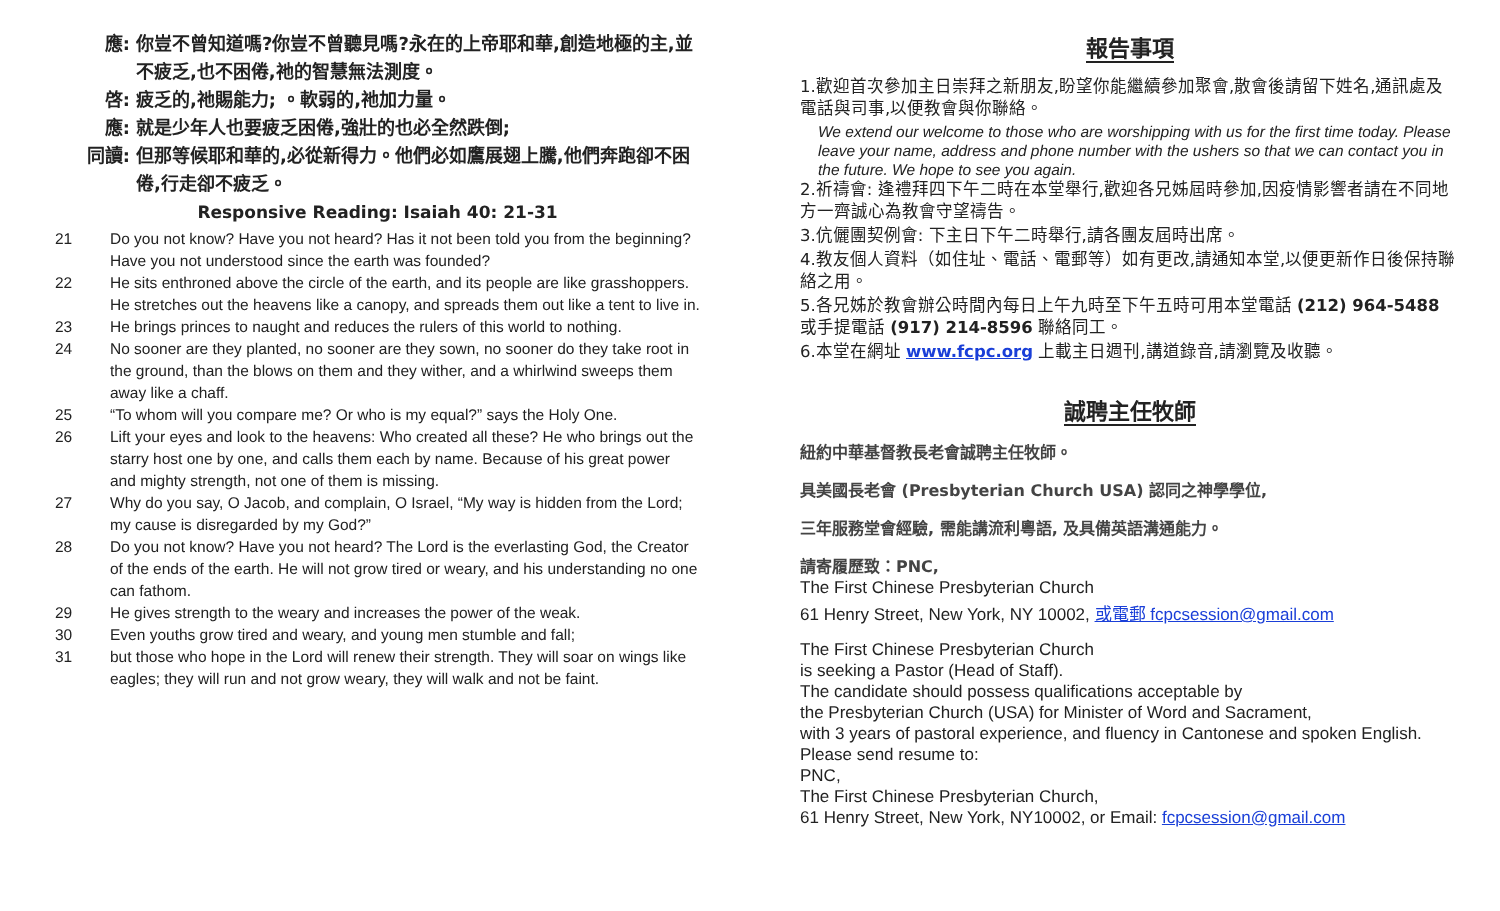應: 你豈不曾知道嗎?你豈不曾聽見嗎?永在的上帝耶和華,創造地極的主,並不疲乏,也不困倦,祂的智慧無法測度。
啓: 疲乏的,祂賜能力; 。軟弱的,祂加力量。
應: 就是少年人也要疲乏困倦,強壯的也必全然跌倒;
同讀: 但那等候耶和華的,必從新得力。他們必如鷹展翅上騰,他們奔跑卻不困倦,行走卻不疲乏。
Responsive Reading: Isaiah 40: 21-31
21 Do you not know? Have you not heard? Has it not been told you from the beginning? Have you not understood since the earth was founded?
22 He sits enthroned above the circle of the earth, and its people are like grasshoppers. He stretches out the heavens like a canopy, and spreads them out like a tent to live in.
23 He brings princes to naught and reduces the rulers of this world to nothing.
24 No sooner are they planted, no sooner are they sown, no sooner do they take root in the ground, than the blows on them and they wither, and a whirlwind sweeps them away like a chaff.
25 “To whom will you compare me? Or who is my equal?” says the Holy One.
26 Lift your eyes and look to the heavens: Who created all these? He who brings out the starry host one by one, and calls them each by name. Because of his great power and mighty strength, not one of them is missing.
27 Why do you say, O Jacob, and complain, O Israel, “My way is hidden from the Lord; my cause is disregarded by my God?”
28 Do you not know? Have you not heard? The Lord is the everlasting God, the Creator of the ends of the earth. He will not grow tired or weary, and his understanding no one can fathom.
29 He gives strength to the weary and increases the power of the weak.
30 Even youths grow tired and weary, and young men stumble and fall;
31 but those who hope in the Lord will renew their strength. They will soar on wings like eagles; they will run and not grow weary, they will walk and not be faint.
報告事項
1.歡迎首次參加主日崇拜之新朋友,盼望你能繼續參加聚會,散會後請留下姓名,通訊處及電話與司事,以便教會與你聯絡。
We extend our welcome to those who are worshipping with us for the first time today. Please leave your name, address and phone number with the ushers so that we can contact you in the future. We hope to see you again.
2.祈禱會: 逢禮拜四下午二時在本堂舉行,歡迎各兄姊屆時參加,因疫情影響者請在不同地方一齊誠心為教會守望禱告。
3.伉儷團契例會: 下主日下午二時舉行,請各團友屆時出席。
4.教友個人資料（如住址、電話、電郵等）如有更改,請通知本堂,以便更新作日後保持聯絡之用。
5.各兄姊於教會辦公時間內每日上午九時至下午五時可用本堂電話 (212) 964-5488 或手提電話 (917) 214-8596 聯絡同工。
6.本堂在網址 www.fcpc.org 上載主日週刊,講道錄音,請瀏覽及收聽。
誠聘主任牧師
紐約中華基督教長老會誠聘主任牧師。
具美國長老會 (Presbyterian Church USA) 認同之神學學位,
三年服務堂會經驗, 需能講流利粵語, 及具備英語溝通能力。
請寄履歷致：PNC,
The First Chinese Presbyterian Church
61 Henry Street, New York, NY 10002, 或電郵 fcpcsession@gmail.com
The First Chinese Presbyterian Church
is seeking a Pastor (Head of Staff).
The candidate should possess qualifications acceptable by
the Presbyterian Church (USA) for Minister of Word and Sacrament,
with 3 years of pastoral experience, and fluency in Cantonese and spoken English.
Please send resume to:
PNC,
The First Chinese Presbyterian Church,
61 Henry Street, New York, NY10002, or Email: fcpcsession@gmail.com